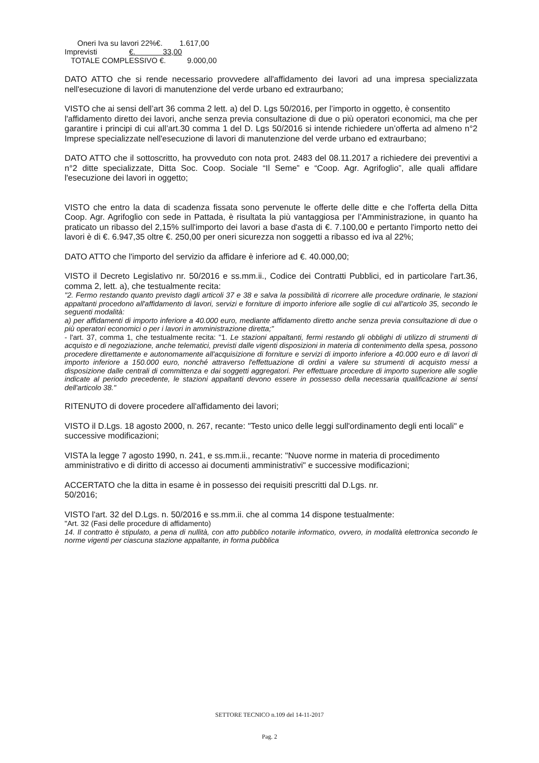Oneri Iva su lavori 22%€. 1.617,00
Imprevisti €. 33,00
TOTALE COMPLESSIVO €. 9.000,00
DATO ATTO che si rende necessario provvedere all'affidamento dei lavori ad una impresa specializzata nell'esecuzione di lavori di manutenzione del verde urbano ed extraurbano;
VISTO che ai sensi dell’art 36 comma 2 lett. a) del D. Lgs 50/2016, per l’importo in oggetto, è consentito
l'affidamento diretto dei lavori, anche senza previa consultazione di due o più operatori economici, ma che per garantire i principi di cui all’art.30 comma 1 del D. Lgs 50/2016 si intende richiedere un’offerta ad almeno n°2 Imprese specializzate nell'esecuzione di lavori di manutenzione del verde urbano ed extraurbano;
DATO ATTO che il sottoscritto, ha provveduto con nota prot. 2483 del 08.11.2017 a richiedere dei preventivi a n°2 ditte specializzate, Ditta Soc. Coop. Sociale “Il Seme” e “Coop. Agr. Agrifoglio”, alle quali affidare l'esecuzione dei lavori in oggetto;
VISTO che entro la data di scadenza fissata sono pervenute le offerte delle ditte e che l'offerta della Ditta Coop. Agr. Agrifoglio con sede in Pattada, è risultata la più vantaggiosa per l’Amministrazione, in quanto ha praticato un ribasso del 2,15% sull'importo dei lavori a base d'asta di €. 7.100,00 e pertanto l'importo netto dei lavori è di €. 6.947,35 oltre €. 250,00 per oneri sicurezza non soggetti a ribasso ed iva al 22%;
DATO ATTO che l'importo del servizio da affidare è inferiore ad €. 40.000,00;
VISTO il Decreto Legislativo nr. 50/2016 e ss.mm.ii., Codice dei Contratti Pubblici, ed in particolare l'art.36, comma 2, lett. a), che testualmente recita:
"2. Fermo restando quanto previsto dagli articoli 37 e 38 e salva la possibilità di ricorrere alle procedure ordinarie, le stazioni appaltanti procedono all'affidamento di lavori, servizi e forniture di importo inferiore alle soglie di cui all'articolo 35, secondo le seguenti modalità:
a) per affidamenti di importo inferiore a 40.000 euro, mediante affidamento diretto anche senza previa consultazione di due o più operatori economici o per i lavori in amministrazione diretta;"
- l'art. 37, comma 1, che testualmente recita: "1. Le stazioni appaltanti, fermi restando gli obblighi di utilizzo di strumenti di acquisto e di negoziazione, anche telematici, previsti dalle vigenti disposizioni in materia di contenimento della spesa, possono procedere direttamente e autonomamente all'acquisizione di forniture e servizi di importo inferiore a 40.000 euro e di lavori di importo inferiore a 150.000 euro, nonché attraverso l'effettuazione di ordini a valere su strumenti di acquisto messi a disposizione dalle centrali di committenza e dai soggetti aggregatori. Per effettuare procedure di importo superiore alle soglie indicate al periodo precedente, le stazioni appaltanti devono essere in possesso della necessaria qualificazione ai sensi dell'articolo 38."
RITENUTO di dovere procedere all'affidamento dei lavori;
VISTO il D.Lgs. 18 agosto 2000, n. 267, recante: "Testo unico delle leggi sull'ordinamento degli enti locali" e successive modificazioni;
VISTA la legge 7 agosto 1990, n. 241, e ss.mm.ii., recante: "Nuove norme in materia di procedimento amministrativo e di diritto di accesso ai documenti amministrativi" e successive modificazioni;
ACCERTATO che la ditta in esame è in possesso dei requisiti prescritti dal D.Lgs. nr.
50/2016;
VISTO l'art. 32 del D.Lgs. n. 50/2016 e ss.mm.ii. che al comma 14 dispone testualmente:
"Art. 32 (Fasi delle procedure di affidamento)
14. Il contratto è stipulato, a pena di nullità, con atto pubblico notarile informatico, ovvero, in modalità elettronica secondo le norme vigenti per ciascuna stazione appaltante, in forma pubblica
SETTORE TECNICO n.109 del 14-11-2017
Pag. 2